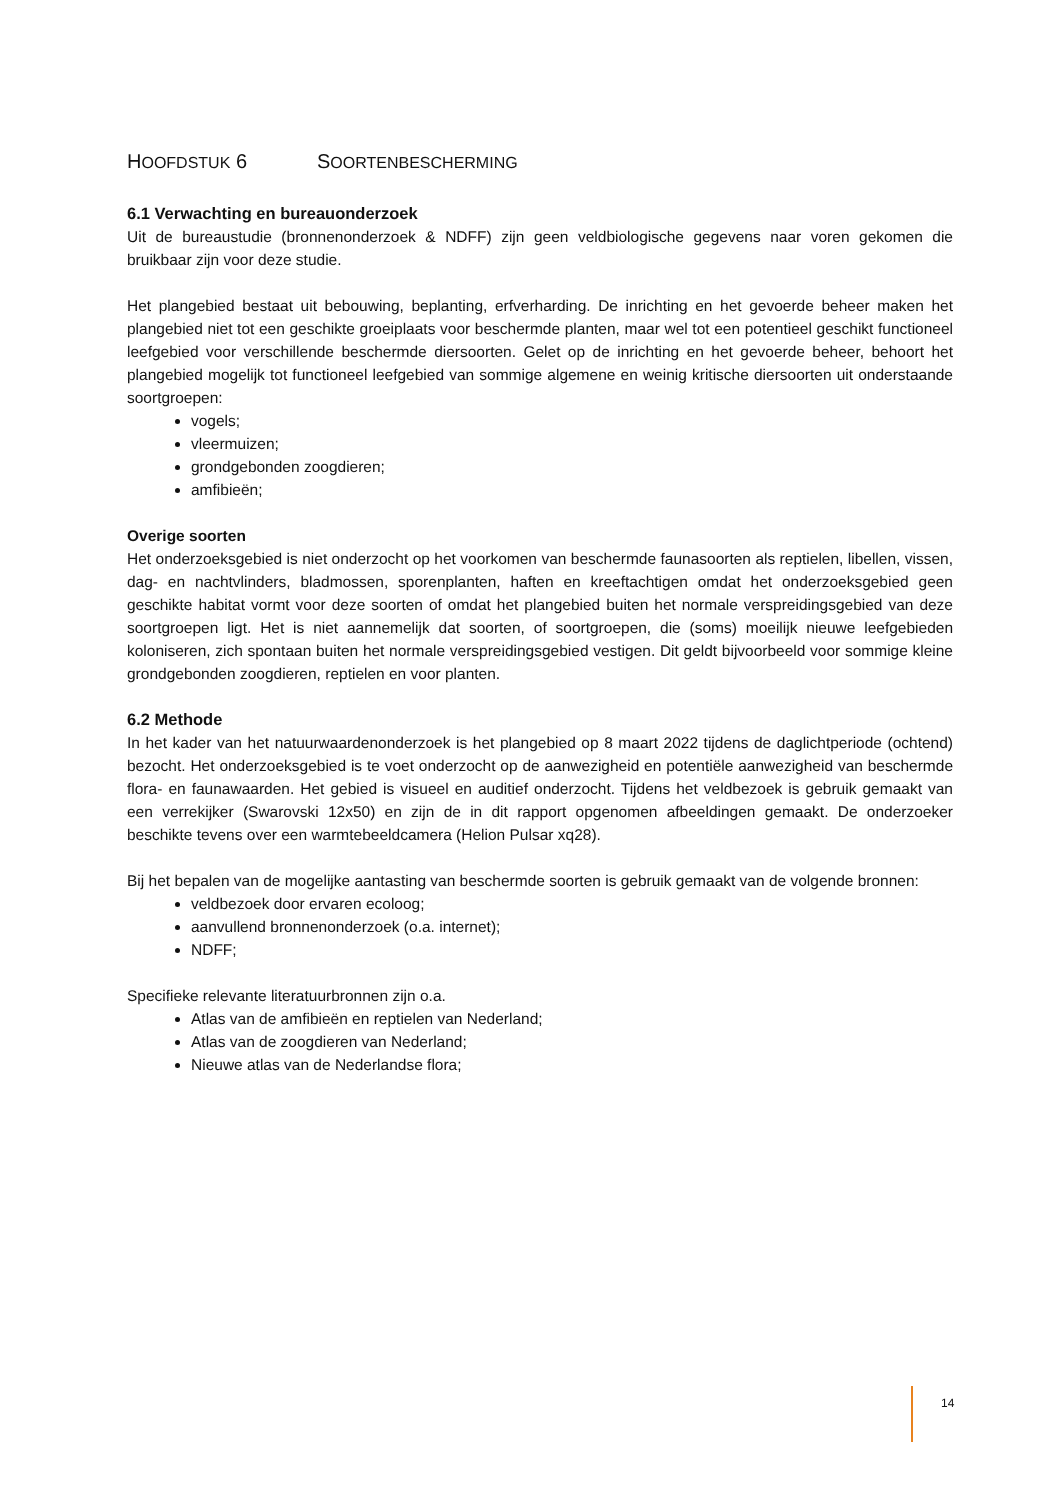HOOFDSTUK 6 SOORTENBESCHERMING
6.1 Verwachting en bureauonderzoek
Uit de bureaustudie (bronnenonderzoek & NDFF) zijn geen veldbiologische gegevens naar voren gekomen die bruikbaar zijn voor deze studie.
Het plangebied bestaat uit bebouwing, beplanting, erfverharding. De inrichting en het gevoerde beheer maken het plangebied niet tot een geschikte groeiplaats voor beschermde planten, maar wel tot een potentieel geschikt functioneel leefgebied voor verschillende beschermde diersoorten. Gelet op de inrichting en het gevoerde beheer, behoort het plangebied mogelijk tot functioneel leefgebied van sommige algemene en weinig kritische diersoorten uit onderstaande soortgroepen:
vogels;
vleermuizen;
grondgebonden zoogdieren;
amfibieën;
Overige soorten
Het onderzoeksgebied is niet onderzocht op het voorkomen van beschermde faunasoorten als reptielen, libellen, vissen, dag- en nachtvlinders, bladmossen, sporenplanten, haften en kreeftachtigen omdat het onderzoeksgebied geen geschikte habitat vormt voor deze soorten of omdat het plangebied buiten het normale verspreidingsgebied van deze soortgroepen ligt. Het is niet aannemelijk dat soorten, of soortgroepen, die (soms) moeilijk nieuwe leefgebieden koloniseren, zich spontaan buiten het normale verspreidingsgebied vestigen. Dit geldt bijvoorbeeld voor sommige kleine grondgebonden zoogdieren, reptielen en voor planten.
6.2 Methode
In het kader van het natuurwaardenonderzoek is het plangebied op 8 maart 2022 tijdens de daglichtperiode (ochtend) bezocht. Het onderzoeksgebied is te voet onderzocht op de aanwezigheid en potentiële aanwezigheid van beschermde flora- en faunawaarden. Het gebied is visueel en auditief onderzocht. Tijdens het veldbezoek is gebruik gemaakt van een verrekijker (Swarovski 12x50) en zijn de in dit rapport opgenomen afbeeldingen gemaakt. De onderzoeker beschikte tevens over een warmtebeeldcamera (Helion Pulsar xq28).
Bij het bepalen van de mogelijke aantasting van beschermde soorten is gebruik gemaakt van de volgende bronnen:
veldbezoek door ervaren ecoloog;
aanvullend bronnenonderzoek (o.a. internet);
NDFF;
Specifieke relevante literatuurbronnen zijn o.a.
Atlas van de amfibieën en reptielen van Nederland;
Atlas van de zoogdieren van Nederland;
Nieuwe atlas van de Nederlandse flora;
14